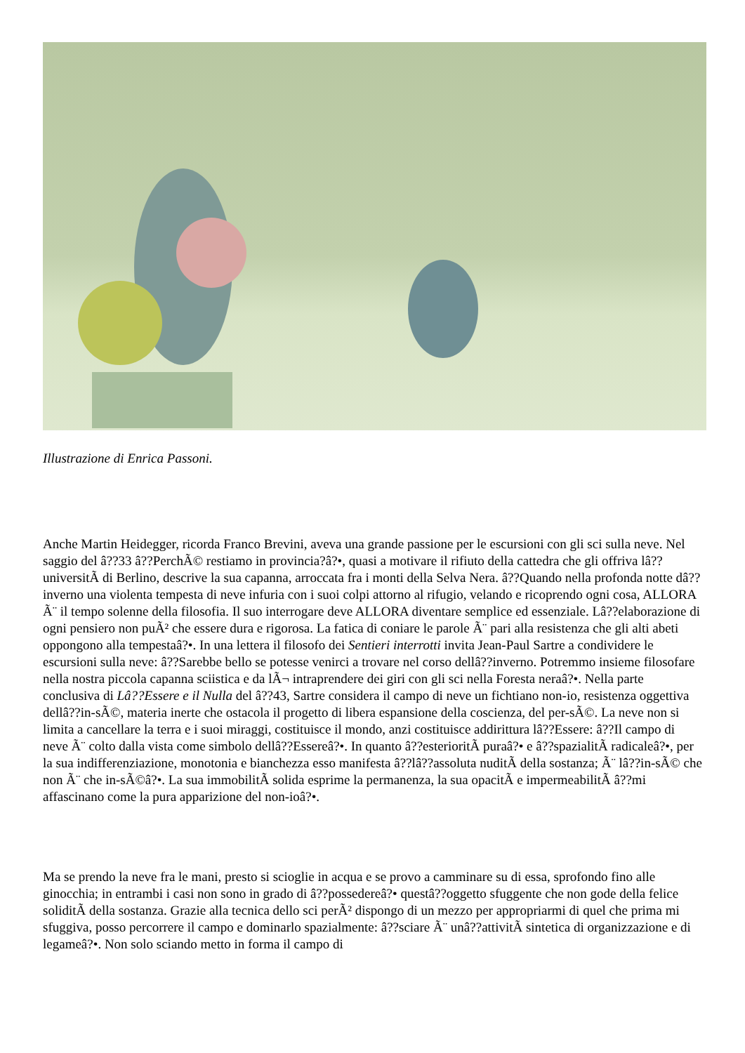Illustrazione di Enrica Passoni.
Anche Martin Heidegger, ricorda Franco Brevini, aveva una grande passione per le escursioni con gli sci sulla neve. Nel saggio del â??33 â??PerchÃ© restiamo in provincia?â?•, quasi a motivare il rifiuto della cattedra che gli offriva lâ??universitÃ di Berlino, descrive la sua capanna, arroccata fra i monti della Selva Nera. â??Quando nella profonda notte dâ??inverno una violenta tempesta di neve infuria con i suoi colpi attorno al rifugio, velando e ricoprendo ogni cosa, ALLORA Ã¨ il tempo solenne della filosofia. Il suo interrogare deve ALLORA diventare semplice ed essenziale. Lâ??elaborazione di ogni pensiero non puÃ² che essere dura e rigorosa. La fatica di coniare le parole Ã¨ pari alla resistenza che gli alti abeti oppongono alla tempestaâ?•. In una lettera il filosofo dei Sentieri interrotti invita Jean-Paul Sartre a condividere le escursioni sulla neve: â??Sarebbe bello se potesse venirci a trovare nel corso dellâ??inverno. Potremmo insieme filosofare nella nostra piccola capanna sciistica e da lÃ¬ intraprendere dei giri con gli sci nella Foresta neraâ?•. Nella parte conclusiva di Lâ??Essere e il Nulla del â??43, Sartre considera il campo di neve un fichtiano non-io, resistenza oggettiva dellâ??in-sÃ©, materia inerte che ostacola il progetto di libera espansione della coscienza, del per-sÃ©. La neve non si limita a cancellare la terra e i suoi miraggi, costituisce il mondo, anzi costituisce addirittura lâ??Essere: â??Il campo di neve Ã¨ colto dalla vista come simbolo dellâ??Essereâ?•. In quanto â??esterioritÃ puraâ?• e â??spazialitÃ radicaleâ?•, per la sua indifferenziazione, monotonia e bianchezza esso manifesta â??lâ??assoluta nuditÃ della sostanza; Ã¨ lâ??in-sÃ© che non Ã¨ che in-sÃ©â?•. La sua immobilitÃ solida esprime la permanenza, la sua opacitÃ e impermeabilitÃ â??mi affascinano come la pura apparizione del non-ioâ?•.
Ma se prendo la neve fra le mani, presto si scioglie in acqua e se provo a camminare su di essa, sprofondo fino alle ginocchia; in entrambi i casi non sono in grado di â??possedereâ?• questâ??oggetto sfuggente che non gode della felice soliditÃ della sostanza. Grazie alla tecnica dello sci perÃ² dispongo di un mezzo per appropriarmi di quel che prima mi sfuggiva, posso percorrere il campo e dominarlo spazialmente: â??sciare Ã¨ unâ??attivitÃ sintetica di organizzazione e di legameâ?•. Non solo sciando metto in forma il campo di